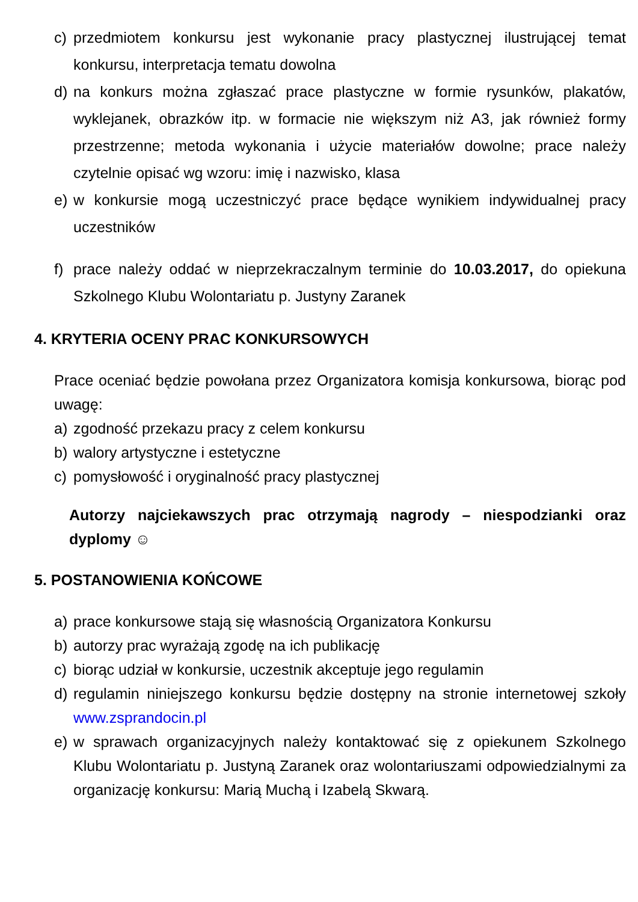c) przedmiotem konkursu jest wykonanie pracy plastycznej ilustrującej temat konkursu, interpretacja tematu dowolna
d) na konkurs można zgłaszać prace plastyczne w formie rysunków, plakatów, wyklejanek, obrazków itp. w formacie nie większym niż A3, jak również formy przestrzenne; metoda wykonania i użycie materiałów dowolne; prace należy czytelnie opisać wg wzoru: imię i nazwisko, klasa
e) w konkursie mogą uczestniczyć prace będące wynikiem indywidualnej pracy uczestników
f) prace należy oddać w nieprzekraczalnym terminie do 10.03.2017, do opiekuna Szkolnego Klubu Wolontariatu p. Justyny Zaranek
4. KRYTERIA OCENY PRAC KONKURSOWYCH
Prace oceniać będzie powołana przez Organizatora komisja konkursowa, biorąc pod uwagę:
a) zgodność przekazu pracy z celem konkursu
b) walory artystyczne i estetyczne
c) pomysłowość i oryginalność pracy plastycznej
Autorzy najciekawszych prac otrzymają nagrody – niespodzianki oraz dyplomy ☺
5. POSTANOWIENIA KOŃCOWE
a) prace konkursowe stają się własnością Organizatora Konkursu
b) autorzy prac wyrażają zgodę na ich publikację
c) biorąc udział w konkursie, uczestnik akceptuje jego regulamin
d) regulamin niniejszego konkursu będzie dostępny na stronie internetowej szkoły www.zsprandocin.pl
e) w sprawach organizacyjnych należy kontaktować się z opiekunem Szkolnego Klubu Wolontariatu p. Justyną Zaranek oraz wolontariuszami odpowiedzialnymi za organizację konkursu: Marią Muchą i Izabelą Skwarą.